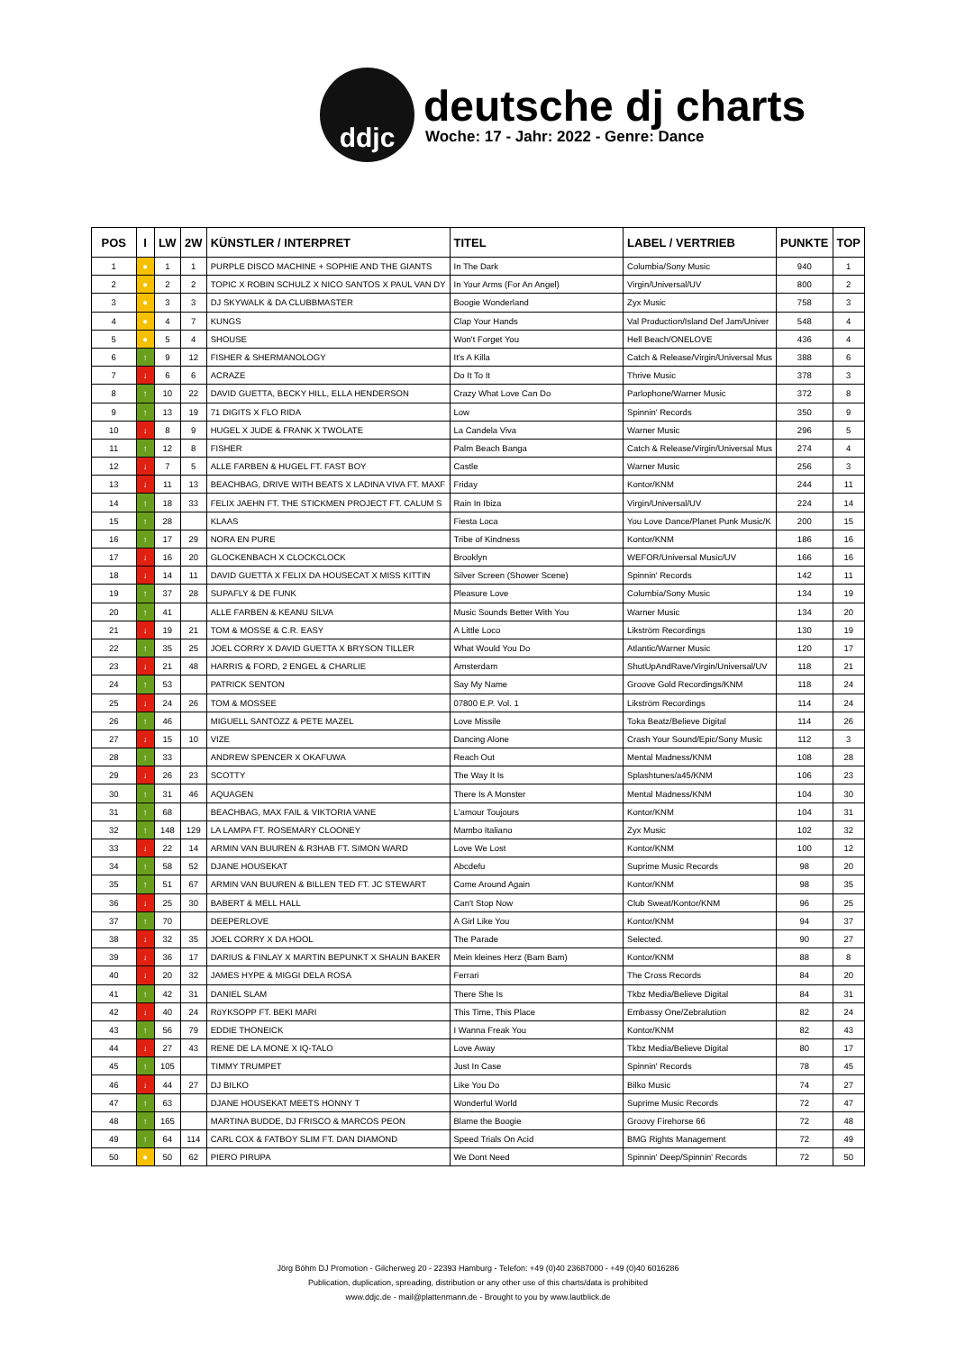ddjc
deutsche dj charts
Woche: 17 - Jahr: 2022 - Genre: Dance
| POS | I | LW | 2W | KÜNSTLER / INTERPRET | TITEL | LABEL / VERTRIEB | PUNKTE | TOP |
| --- | --- | --- | --- | --- | --- | --- | --- | --- |
| 1 | ● | 1 | 1 | PURPLE DISCO MACHINE + SOPHIE AND THE GIANTS | In The Dark | Columbia/Sony Music | 940 | 1 |
| 2 | ● | 2 | 2 | TOPIC X ROBIN SCHULZ X NICO SANTOS X PAUL VAN DY | In Your Arms (For An Angel) | Virgin/Universal/UV | 800 | 2 |
| 3 | ● | 3 | 3 | DJ SKYWALK & DA CLUBBMASTER | Boogie Wonderland | Zyx Music | 758 | 3 |
| 4 | ● | 4 | 7 | KUNGS | Clap Your Hands | Val Production/Island Def Jam/Univer | 548 | 4 |
| 5 | ● | 5 | 4 | SHOUSE | Won't Forget You | Hell Beach/ONELOVE | 436 | 4 |
| 6 | ↑ | 9 | 12 | FISHER & SHERMANOLOGY | It's A Killa | Catch & Release/Virgin/Universal Mus | 388 | 6 |
| 7 | ↓ | 6 | 6 | ACRAZE | Do It To It | Thrive Music | 378 | 3 |
| 8 | ↑ | 10 | 22 | DAVID GUETTA, BECKY HILL, ELLA HENDERSON | Crazy What Love Can Do | Parlophone/Warner Music | 372 | 8 |
| 9 | ↑ | 13 | 19 | 71 DIGITS X FLO RIDA | Low | Spinnin' Records | 350 | 9 |
| 10 | ↓ | 8 | 9 | HUGEL X JUDE & FRANK X TWOLATE | La Candela Viva | Warner Music | 296 | 5 |
| 11 | ↑ | 12 | 8 | FISHER | Palm Beach Banga | Catch & Release/Virgin/Universal Mus | 274 | 4 |
| 12 | ↓ | 7 | 5 | ALLE FARBEN & HUGEL FT. FAST BOY | Castle | Warner Music | 256 | 3 |
| 13 | ↓ | 11 | 13 | BEACHBAG, DRIVE WITH BEATS X LADINA VIVA FT. MAXF | Friday | Kontor/KNM | 244 | 11 |
| 14 | ↑ | 18 | 33 | FELIX JAEHN FT. THE STICKMEN PROJECT FT. CALUM S | Rain In Ibiza | Virgin/Universal/UV | 224 | 14 |
| 15 | ↑ | 28 | | KLAAS | Fiesta Loca | You Love Dance/Planet Punk Music/K | 200 | 15 |
| 16 | ↑ | 17 | 29 | NORA EN PURE | Tribe of Kindness | Kontor/KNM | 186 | 16 |
| 17 | ↓ | 16 | 20 | GLOCKENBACH X CLOCKCLOCK | Brooklyn | WEFOR/Universal Music/UV | 166 | 16 |
| 18 | ↓ | 14 | 11 | DAVID GUETTA X FELIX DA HOUSECAT X MISS KITTIN | Silver Screen (Shower Scene) | Spinnin' Records | 142 | 11 |
| 19 | ↑ | 37 | 28 | SUPAFLY & DE FUNK | Pleasure Love | Columbia/Sony Music | 134 | 19 |
| 20 | ↑ | 41 | | ALLE FARBEN & KEANU SILVA | Music Sounds Better With You | Warner Music | 134 | 20 |
| 21 | ↓ | 19 | 21 | TOM & MOSSE & C.R. EASY | A Little Loco | Likström Recordings | 130 | 19 |
| 22 | ↑ | 35 | 25 | JOEL CORRY X DAVID GUETTA X BRYSON TILLER | What Would You Do | Atlantic/Warner Music | 120 | 17 |
| 23 | ↓ | 21 | 48 | HARRIS & FORD, 2 ENGEL & CHARLIE | Amsterdam | ShutUpAndRave/Virgin/Universal/UV | 118 | 21 |
| 24 | ↑ | 53 | | PATRICK SENTON | Say My Name | Groove Gold Recordings/KNM | 118 | 24 |
| 25 | ↓ | 24 | 26 | TOM & MOSSEE | 07800 E.P. Vol. 1 | Likström Recordings | 114 | 24 |
| 26 | ↑ | 46 | | MIGUELL SANTOZZ & PETE MAZEL | Love Missile | Toka Beatz/Believe Digital | 114 | 26 |
| 27 | ↓ | 15 | 10 | VIZE | Dancing Alone | Crash Your Sound/Epic/Sony Music | 112 | 3 |
| 28 | ↑ | 33 | | ANDREW SPENCER X OKAFUWA | Reach Out | Mental Madness/KNM | 108 | 28 |
| 29 | ↓ | 26 | 23 | SCOTTY | The Way It Is | Splashtunes/a45/KNM | 106 | 23 |
| 30 | ↑ | 31 | 46 | AQUAGEN | There Is A Monster | Mental Madness/KNM | 104 | 30 |
| 31 | ↑ | 68 | | BEACHBAG, MAX FAIL & VIKTORIA VANE | L'amour Toujours | Kontor/KNM | 104 | 31 |
| 32 | ↑ | 148 | 129 | LA LAMPA FT. ROSEMARY CLOONEY | Mambo Italiano | Zyx Music | 102 | 32 |
| 33 | ↓ | 22 | 14 | ARMIN VAN BUUREN & R3HAB FT. SIMON WARD | Love We Lost | Kontor/KNM | 100 | 12 |
| 34 | ↑ | 58 | 52 | DJANE HOUSEKAT | Abcdefu | Suprime Music Records | 98 | 20 |
| 35 | ↑ | 51 | 67 | ARMIN VAN BUUREN & BILLEN TED FT. JC STEWART | Come Around Again | Kontor/KNM | 98 | 35 |
| 36 | ↓ | 25 | 30 | BABERT & MELL HALL | Can't Stop Now | Club Sweat/Kontor/KNM | 96 | 25 |
| 37 | ↑ | 70 | | DEEPERLOVE | A Girl Like You | Kontor/KNM | 94 | 37 |
| 38 | ↓ | 32 | 35 | JOEL CORRY X DA HOOL | The Parade | Selected. | 90 | 27 |
| 39 | ↓ | 36 | 17 | DARIUS & FINLAY X MARTIN BEPUNKT X SHAUN BAKER | Mein kleines Herz (Bam Bam) | Kontor/KNM | 88 | 8 |
| 40 | ↓ | 20 | 32 | JAMES HYPE & MIGGI DELA ROSA | Ferrari | The Cross Records | 84 | 20 |
| 41 | ↑ | 42 | 31 | DANIEL SLAM | There She Is | Tkbz Media/Believe Digital | 84 | 31 |
| 42 | ↓ | 40 | 24 | RöYKSOPP FT. BEKI MARI | This Time, This Place | Embassy One/Zebralution | 82 | 24 |
| 43 | ↑ | 56 | 79 | EDDIE THONEICK | I Wanna Freak You | Kontor/KNM | 82 | 43 |
| 44 | ↓ | 27 | 43 | RENE DE LA MONE X IQ-TALO | Love Away | Tkbz Media/Believe Digital | 80 | 17 |
| 45 | ↑ | 105 | | TIMMY TRUMPET | Just In Case | Spinnin' Records | 78 | 45 |
| 46 | ↓ | 44 | 27 | DJ BILKO | Like You Do | Bilko Music | 74 | 27 |
| 47 | ↑ | 63 | | DJANE HOUSEKAT MEETS HONNY T | Wonderful World | Suprime Music Records | 72 | 47 |
| 48 | ↑ | 165 | | MARTINA BUDDE, DJ FRISCO & MARCOS PEON | Blame the Boogie | Groovy Firehorse 66 | 72 | 48 |
| 49 | ↑ | 64 | 114 | CARL COX & FATBOY SLIM FT. DAN DIAMOND | Speed Trials On Acid | BMG Rights Management | 72 | 49 |
| 50 | ● | 50 | 62 | PIERO PIRUPA | We Dont Need | Spinnin' Deep/Spinnin' Records | 72 | 50 |
Jörg Böhm DJ Promotion - Gilcherweg 20 - 22393 Hamburg - Telefon: +49 (0)40 23687000 - +49 (0)40 6016286
Publication, duplication, spreading, distribution or any other use of this charts/data is prohibited
www.ddjc.de - mail@plattenmann.de - Brought to you by www.lautblick.de